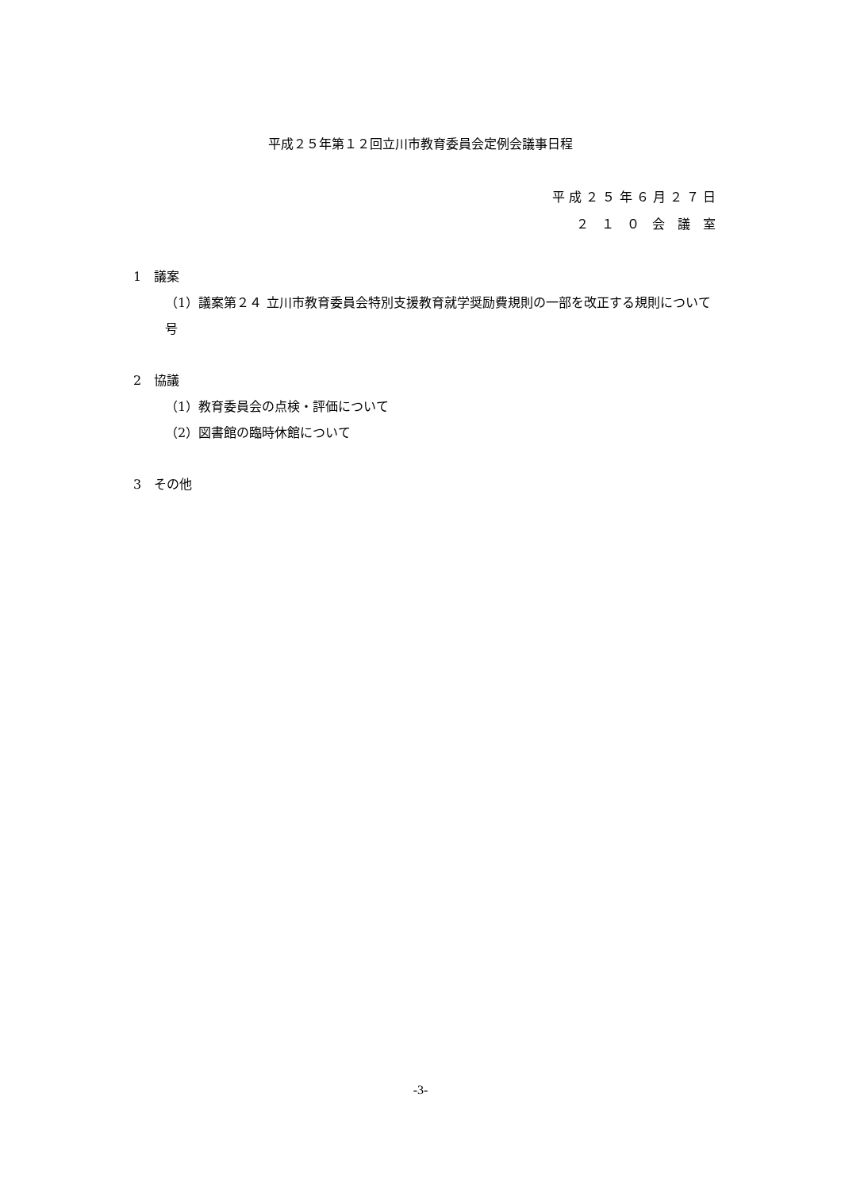平成２５年第１２回立川市教育委員会定例会議事日程
平 成 ２ ５ 年 ６ 月 ２ ７ 日
２　１　０　会　議　室
1　議案
（1）議案第２４号 立川市教育委員会特別支援教育就学奨励費規則の一部を改正する規則について
2　協議
（1）教育委員会の点検・評価について
（2）図書館の臨時休館について
3　その他
-3-